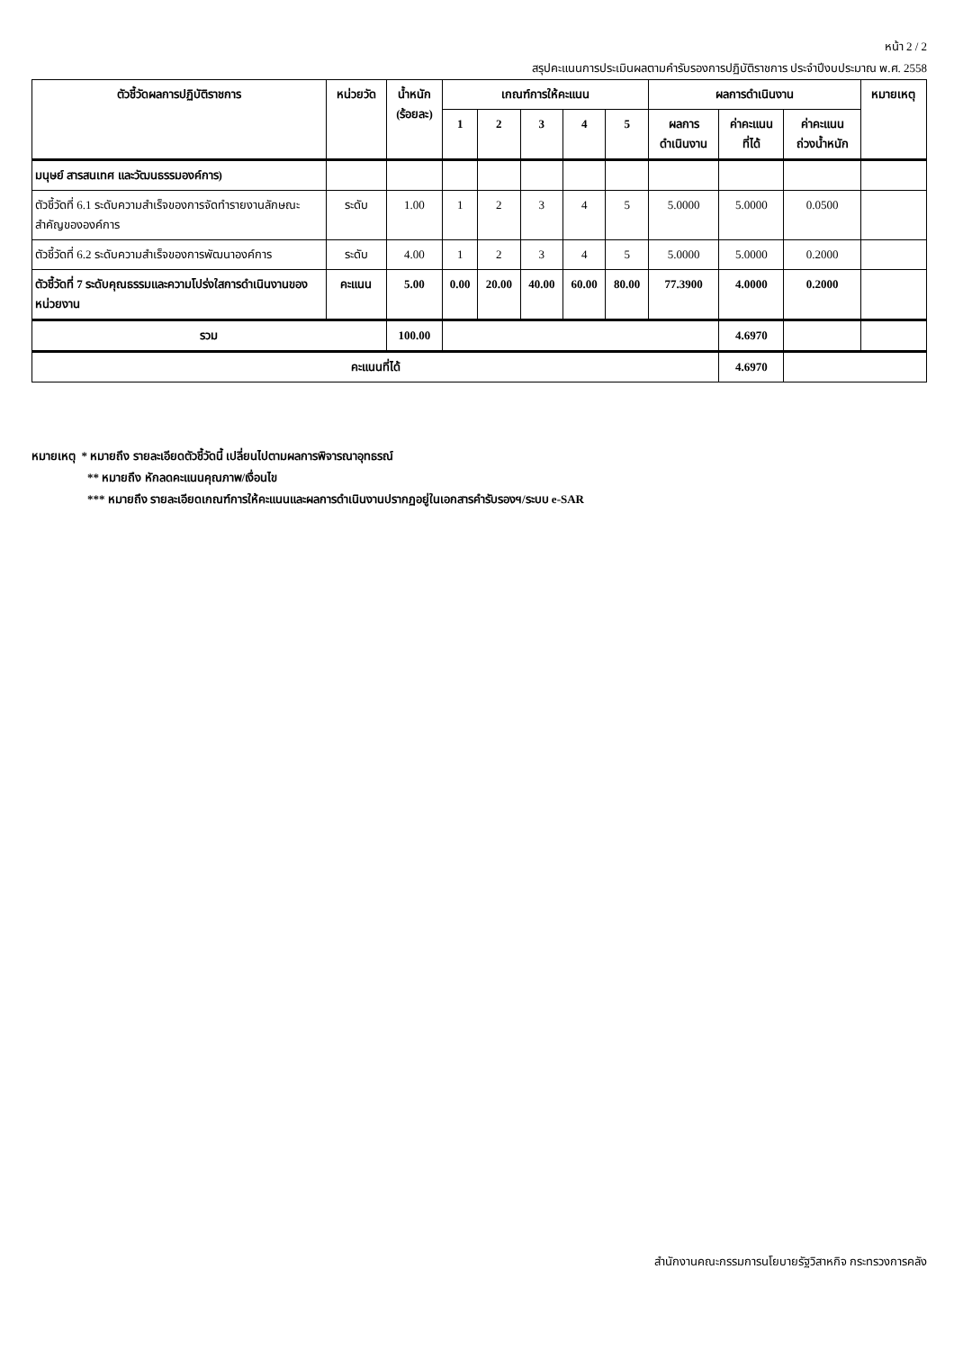หน้า 2 / 2
สรุปคะแนนการประเมินผลตามคำรับรองการปฏิบัติราชการ ประจำปีงบประมาณ พ.ศ. 2558
| ตัวชี้วัดผลการปฏิบัติราชการ | หน่วยวัด | น้ำหนัก (ร้อยละ) | เกณฑ์การให้คะแนน | | | | | ผลการดำเนินงาน | | | หมายเหตุ |
| --- | --- | --- | --- | --- | --- | --- | --- | --- | --- | --- | --- |
| | | | 1 | 2 | 3 | 4 | 5 | ผลการ ดำเนินงาน | ค่าคะแนน ที่ได้ | ค่าคะแนน ถ่วงน้ำหนัก | |
| มนุษย์ สารสนเทศ และวัฒนธรรมองค์การ) | | | | | | | | | | | |
| ตัวชี้วัดที่ 6.1 ระดับความสำเร็จของการจัดทำรายงานลักษณะสำคัญขององค์การ | ระดับ | 1.00 | 1 | 2 | 3 | 4 | 5 | 5.0000 | 5.0000 | 0.0500 | |
| ตัวชี้วัดที่ 6.2 ระดับความสำเร็จของการพัฒนาองค์การ | ระดับ | 4.00 | 1 | 2 | 3 | 4 | 5 | 5.0000 | 5.0000 | 0.2000 | |
| ตัวชี้วัดที่ 7 ระดับคุณธรรมและความโปร่งใสการดำเนินงานของหน่วยงาน | คะแนน | 5.00 | 0.00 | 20.00 | 40.00 | 60.00 | 80.00 | 77.3900 | 4.0000 | 0.2000 | |
| รวม | | 100.00 | | | | | | | 4.6970 | | |
| คะแนนที่ได้ | | | | | | | | | 4.6970 | | |
หมายเหตุ * หมายถึง รายละเอียดตัวชี้วัดนี้ เปลี่ยนไปตามผลการพิจารณาอุทธรณ์
** หมายถึง หักลดคะแนนคุณภาพ/เงื่อนไข
*** หมายถึง รายละเอียดเกณฑ์การให้คะแนนและผลการดำเนินงานปรากฏอยู่ในเอกสารคำรับรองฯ/ระบบ e-SAR
สำนักงานคณะกรรมการนโยบายรัฐวิสาหกิจ กระทรวงการคลัง